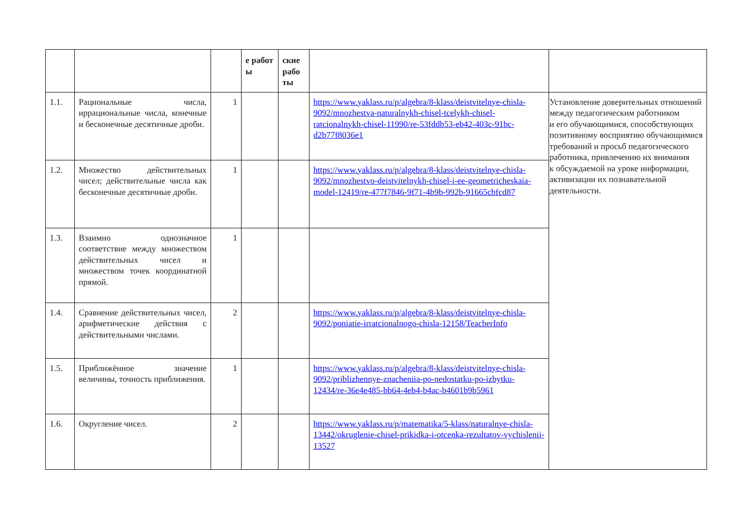| | | | е работ ы | ские рабо ты | | |
| --- | --- | --- | --- | --- | --- | --- |
| 1.1. | Рациональные числа, иррациональные числа, конечные и бесконечные десятичные дроби. | 1 | | | https://www.yaklass.ru/p/algebra/8-klass/deistvitelnye-chisla-9092/mnozhestva-naturalnykh-chisel-tcelykh-chisel-ratcionalnykh-chisel-11990/re-53fddb53-eb42-403c-91bc-d2b77f8036e1 | Установление доверительных отношений между педагогическим работником и его обучающимися, способствующих позитивному восприятию обучающимися требований и просьб педагогического работника, привлечению их внимания к обсуждаемой на уроке информации, активизации их познавательной деятельности. |
| 1.2. | Множество действительных чисел; действительные числа как бесконечные десятичные дроби. | 1 | | | https://www.yaklass.ru/p/algebra/8-klass/deistvitelnye-chisla-9092/mnozhestvo-deistvitelnykh-chisel-i-ee-geometricheskaia-model-12419/re-477f7846-9f71-4b9b-992b-91665cbfcd87 | |
| 1.3. | Взаимно однозначное соответствие между множеством действительных чисел и множеством точек координатной прямой. | 1 | | | | |
| 1.4. | Сравнение действительных чисел, арифметические действия с действительными числами. | 2 | | | https://www.yaklass.ru/p/algebra/8-klass/deistvitelnye-chisla-9092/poniatie-irratcionalnogo-chisla-12158/TeacherInfo | |
| 1.5. | Приближённое значение величины, точность приближения. | 1 | | | https://www.yaklass.ru/p/algebra/8-klass/deistvitelnye-chisla-9092/priblizhennye-znacheniia-po-nedostatku-po-izbytku-12434/re-36e4e485-bb64-4eb4-b4ac-b4601b9b5961 | |
| 1.6. | Округление чисел. | 2 | | | https://www.yaklass.ru/p/matematika/5-klass/naturalnye-chisla-13442/okruglenie-chisel-prikidka-i-otcenka-rezultatov-vychislenii-13527 | |